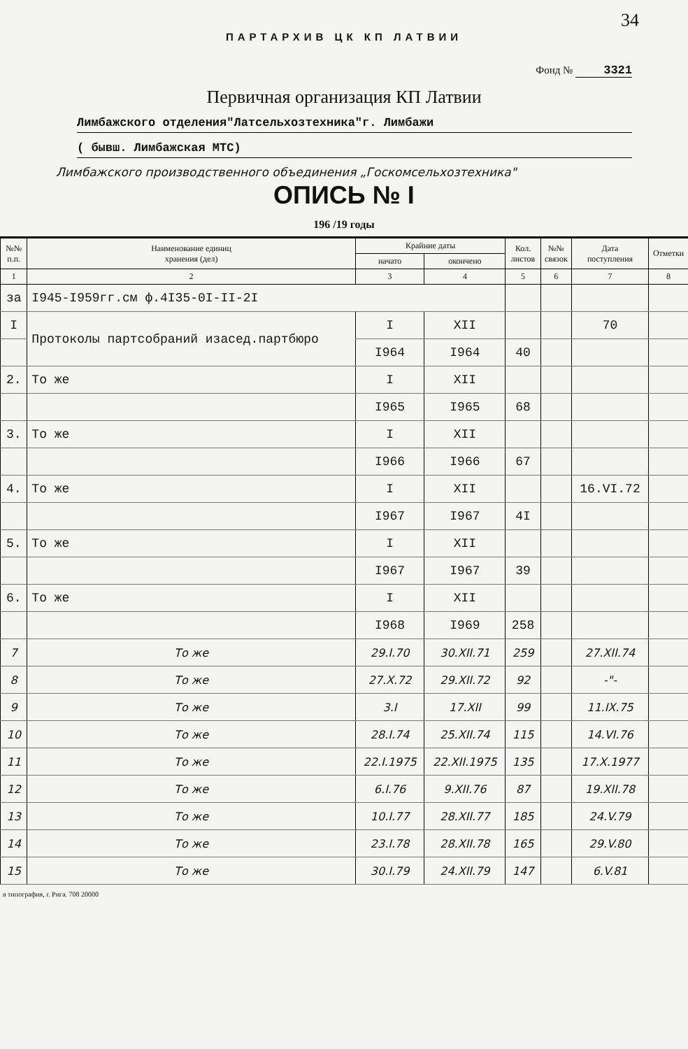34
ПАРТАРХИВ ЦК КП ЛАТВИИ
Фонд № 3321
Первичная организация КП Латвии
Лимбажского отделения"Латсельхозтехника"г. Лимбажи
( бывш. Лимбажская МТС)
Лимбажского производственного объединения „Госкомсельхозтехника"
ОПИСЬ № I
196 /19 годы
| №№ п.п. | Наименование единиц хранения (дел) | Крайние даты | | Кол. листов | №№ связок | Дата поступления | Отметки |
| --- | --- | --- | --- | --- | --- | --- | --- |
| | | начато | окончено | | | | |
| 1 | 2 | 3 | 4 | 5 | 6 | 7 | 8 |
| за | I945-I959гг.см ф.4I35-0I-II-2I | | | | | | |
| I | Протоколы партсобраний изасед.партбюро | I | XII | | | 70 | |
| | | I964 | I964 | 40 | | | |
| 2. | То же | I | XII | | | | |
| | | I965 | I965 | 68 | | | |
| 3. | То же | I | XII | | | | |
| | | I966 | I966 | 67 | | | |
| 4. | То же | I | XII | | | 16.VI.72 | |
| | | I967 | I967 | 4I | | | |
| 5. | То же | I | XII | | | | |
| | | I967 | I967 | 39 | | | |
| 6. | То же | I | XII | | | | |
| | | I968 | I969 | 258 | | | |
| 7 | То же | 29.I.70 | 30.XII.71 | 259 | | 27.XII.74 | |
| 8 | То же | 27.X.72 | 29.XII.72 | 92 | | -"- | |
| 9 | То же | 3.I | 17.XII | 99 | | 11.IX.75 | |
| 10 | То же | 28.I.74 | 25.XII.74 | 115 | | 14.VI.76 | |
| 11 | То же | 22.I.1975 | 22.XII.1975 | 135 | | 17.X.1977 | |
| 12 | То же | 6.I.76 | 9.XII.76 | 87 | | 19.XII.78 | |
| 13 | То же | 10.I.77 | 28.XII.77 | 185 | | 24.V.79 | |
| 14 | То же | 23.I.78 | 28.XII.78 | 165 | | 29.V.80 | |
| 15 | То же | 30.I.79 | 24.XII.79 | 147 | | 6.V.81 | |
я типография, г. Рига. 708 20000